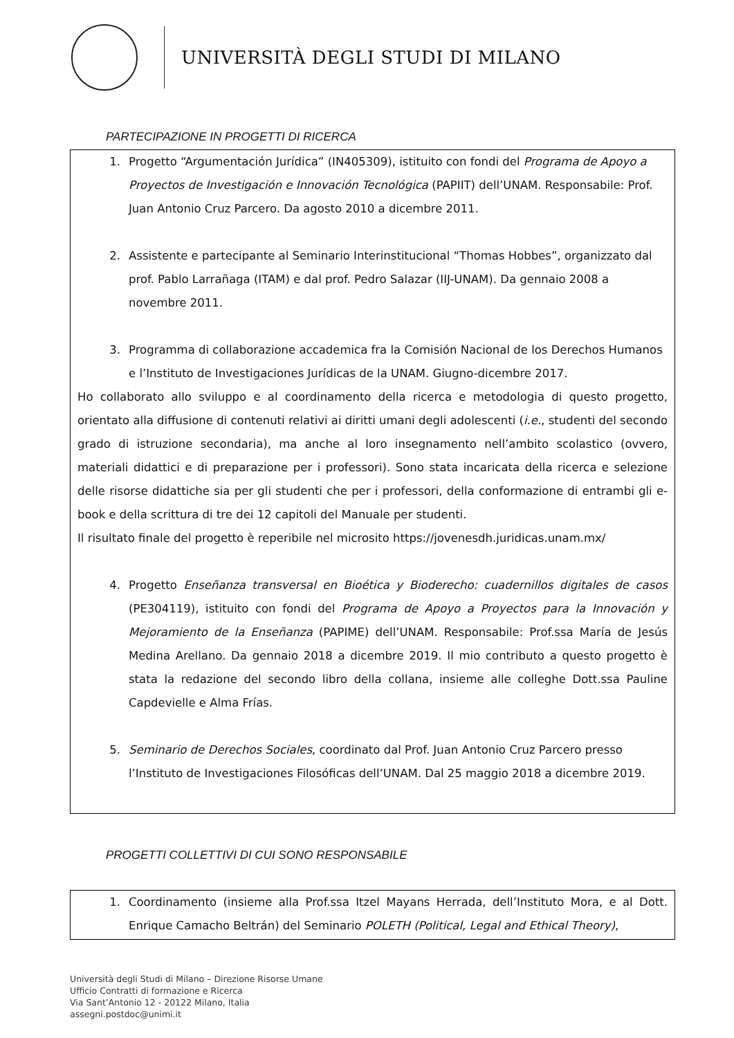UNIVERSITÀ DEGLI STUDI DI MILANO
PARTECIPAZIONE IN PROGETTI DI RICERCA
1. Progetto “Argumentación Jurídica” (IN405309), istituito con fondi del Programa de Apoyo a Proyectos de Investigación e Innovación Tecnológica (PAPIIT) dell’UNAM. Responsabile: Prof. Juan Antonio Cruz Parcero. Da agosto 2010 a dicembre 2011.
2. Assistente e partecipante al Seminario Interinstitucional “Thomas Hobbes”, organizzato dal prof. Pablo Larrañaga (ITAM) e dal prof. Pedro Salazar (IIJ-UNAM). Da gennaio 2008 a novembre 2011.
3. Programma di collaborazione accademica fra la Comisión Nacional de los Derechos Humanos e l’Instituto de Investigaciones Jurídicas de la UNAM. Giugno-dicembre 2017.
Ho collaborato allo sviluppo e al coordinamento della ricerca e metodologia di questo progetto, orientato alla diffusione di contenuti relativi ai diritti umani degli adolescenti (i.e., studenti del secondo grado di istruzione secondaria), ma anche al loro insegnamento nell’ambito scolastico (ovvero, materiali didattici e di preparazione per i professori). Sono stata incaricata della ricerca e selezione delle risorse didattiche sia per gli studenti che per i professori, della conformazione di entrambi gli e-book e della scrittura di tre dei 12 capitoli del Manuale per studenti.
Il risultato finale del progetto è reperibile nel microsito https://jovenesdh.juridicas.unam.mx/
4. Progetto Enseñanza transversal en Bioética y Bioderecho: cuadernillos digitales de casos (PE304119), istituito con fondi del Programa de Apoyo a Proyectos para la Innovación y Mejoramiento de la Enseñanza (PAPIME) dell’UNAM. Responsabile: Prof.ssa María de Jesús Medina Arellano. Da gennaio 2018 a dicembre 2019. Il mio contributo a questo progetto è stata la redazione del secondo libro della collana, insieme alle colleghe Dott.ssa Pauline Capdevielle e Alma Frías.
5. Seminario de Derechos Sociales, coordinato dal Prof. Juan Antonio Cruz Parcero presso l’Instituto de Investigaciones Filosóficas dell’UNAM. Dal 25 maggio 2018 a dicembre 2019.
PROGETTI COLLETTIVI DI CUI SONO RESPONSABILE
1. Coordinamento (insieme alla Prof.ssa Itzel Mayans Herrada, dell’Instituto Mora, e al Dott. Enrique Camacho Beltrán) del Seminario POLETH (Political, Legal and Ethical Theory),
Università degli Studi di Milano – Direzione Risorse Umane
Ufficio Contratti di formazione e Ricerca
Via Sant’Antonio 12 - 20122 Milano, Italia
assegni.postdoc@unimi.it